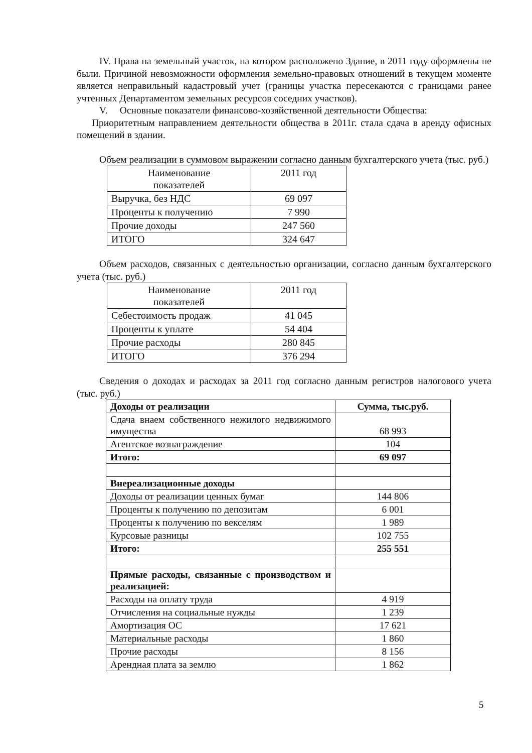IV. Права на земельный участок, на котором расположено Здание, в 2011 году оформлены не были. Причиной невозможности оформления земельно-правовых отношений в текущем моменте является неправильный кадастровый учет (границы участка пересекаются с границами ранее учтенных Департаментом земельных ресурсов соседних участков).
V. Основные показатели финансово-хозяйственной деятельности Общества:
Приоритетным направлением деятельности общества в 2011г. стала сдача в аренду офисных помещений в здании.
Объем реализации в суммовом выражении согласно данным бухгалтерского учета (тыс. руб.)
| Наименование показателей | 2011 год |
| --- | --- |
| Выручка, без НДС | 69 097 |
| Проценты к получению | 7 990 |
| Прочие доходы | 247 560 |
| ИТОГО | 324 647 |
Объем расходов, связанных с деятельностью организации, согласно данным бухгалтерского учета (тыс. руб.)
| Наименование показателей | 2011 год |
| --- | --- |
| Себестоимость продаж | 41 045 |
| Проценты к уплате | 54 404 |
| Прочие расходы | 280 845 |
| ИТОГО | 376 294 |
Сведения о доходах и расходах за 2011 год согласно данным регистров налогового учета (тыс. руб.)
| Доходы от реализации | Сумма, тыс.руб. |
| Сдача внаем собственного нежилого недвижимого имущества | 68 993 |
| Агентское вознаграждение | 104 |
| Итого: | 69 097 |
| Внереализационные доходы | |
| Доходы от реализации ценных бумаг | 144 806 |
| Проценты к получению по депозитам | 6 001 |
| Проценты к получению по векселям | 1 989 |
| Курсовые разницы | 102 755 |
| Итого: | 255 551 |
| Прямые расходы, связанные с производством и реализацией: | |
| Расходы на оплату труда | 4 919 |
| Отчисления на социальные нужды | 1 239 |
| Амортизация ОС | 17 621 |
| Материальные расходы | 1 860 |
| Прочие расходы | 8 156 |
| Арендная плата за землю | 1 862 |
5